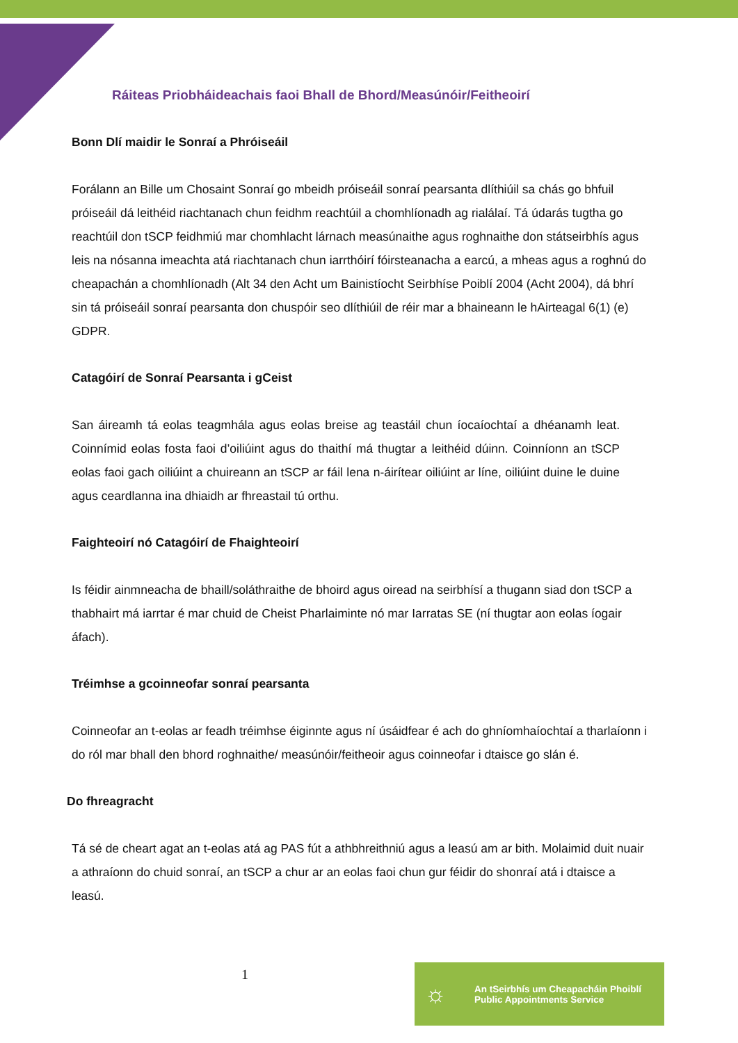Ráiteas Priobháideachais faoi Bhall de Bhord/Measúnóir/Feitheoirí
Bonn Dlí maidir le Sonraí a Phróiseáil
Forálann an Bille um Chosaint Sonraí go mbeidh próiseáil sonraí pearsanta dlíthiúil sa chás go bhfuil próiseáil dá leithéid riachtanach chun feidhm reachtúil a chomhlíonadh ag rialálaí. Tá údarás tugtha go reachtúil don tSCP feidhmiú mar chomhlacht lárnach measúnaithe agus roghnaithe don státseirbhís agus leis na nósanna imeachta atá riachtanach chun iarrthóirí fóirsteanacha a earcú, a mheas agus a roghnú do cheapachán a chomhlíonadh (Alt 34 den Acht um Bainistíocht Seirbhíse Poiblí 2004 (Acht 2004), dá bhrí sin tá próiseáil sonraí pearsanta don chuspóir seo dlíthiúil de réir mar a bhaineann le hAirteagal 6(1) (e) GDPR.
Catagóirí de Sonraí Pearsanta i gCeist
San áireamh tá eolas teagmhála agus eolas breise ag teastáil chun íocaíochtaí a dhéanamh leat. Coinnímid eolas fosta faoi d’oiliúint agus do thaithí má thugtar a leithéid dúinn. Coinníonn an tSCP eolas faoi gach oiliúint a chuireann an tSCP ar fáil lena n-áirítear oiliúint ar líne, oiliúint duine le duine agus ceardlanna ina dhiaidh ar fhreastail tú orthu.
Faighteoirí nó Catagóirí de Fhaighteoirí
Is féidir ainmneacha de bhaill/soláthraithe de bhoird agus oiread na seirbhísí a thugann siad don tSCP a thabhairt má iarrtar é mar chuid de Cheist Pharlaiminte nó mar Iarratas SE (ní thugtar aon eolas íogair áfach).
Tréimhse a gcoinneofar sonraí pearsanta
Coinneofar an t-eolas ar feadh tréimhse éiginnte agus ní úsáidfear é ach do ghníomhaíochtaí a tharlaíonn i do ról mar bhall den bhord roghnaithe/ measúnóir/feitheoir agus coinneofar i dtaisce go slán é.
Do fhreagracht
Tá sé de cheart agat an t-eolas atá ag PAS fút a athbhreithniú agus a leasú am ar bith. Molaimid duit nuair a athraíonn do chuid sonraí, an tSCP a chur ar an eolas faoi chun gur féidir do shonraí atá i dtaisce a leasú.
1
☼
An tSeirbhís um Cheapacháin Phoiblí
Public Appointments Service